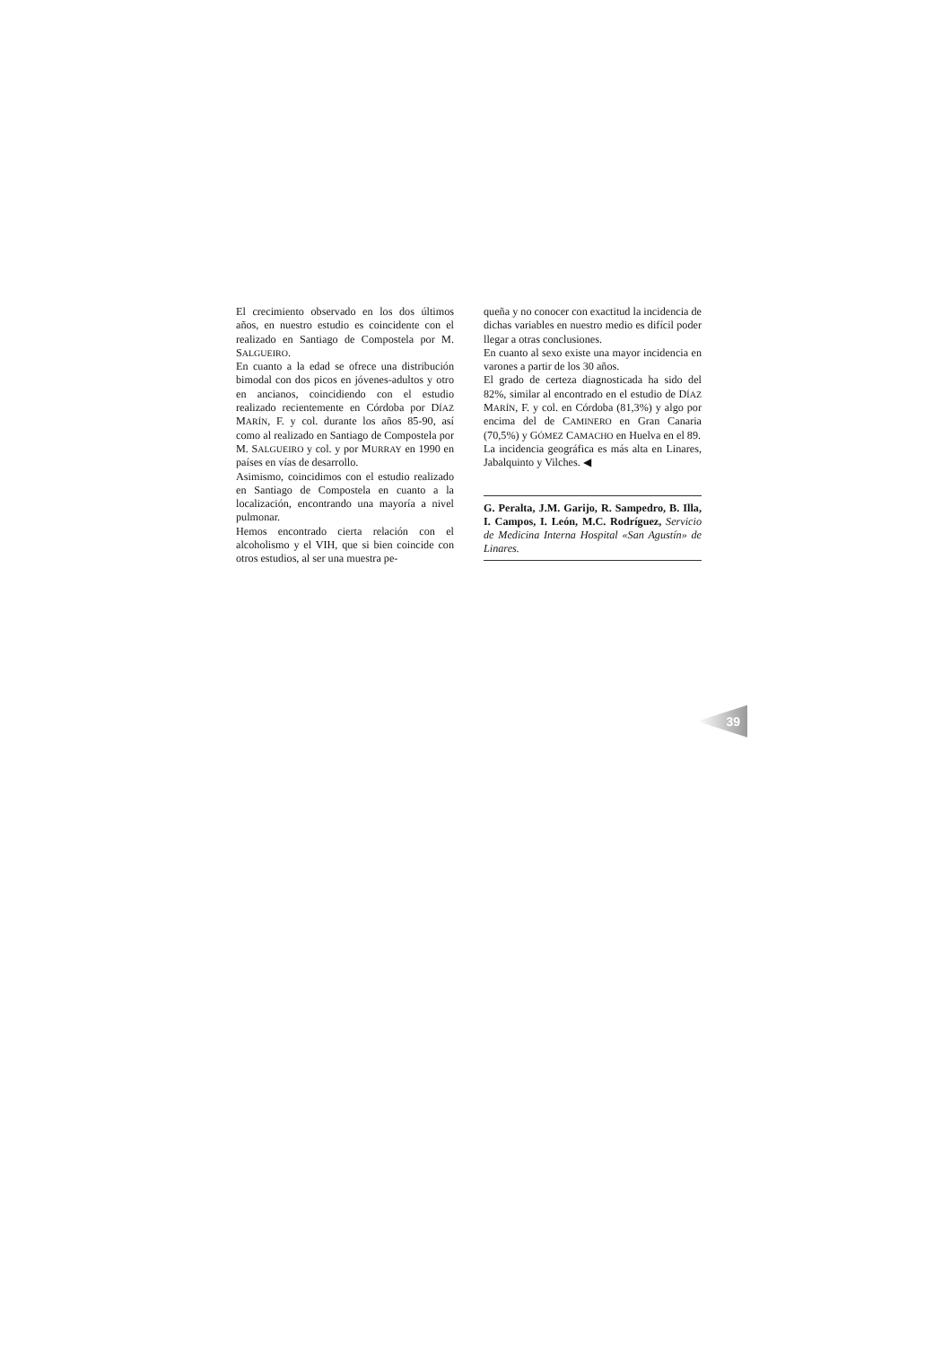El crecimiento observado en los dos últimos años, en nuestro estudio es coincidente con el realizado en Santiago de Compostela por M. SALGUEIRO.
En cuanto a la edad se ofrece una distribución bimodal con dos picos en jóvenes-adultos y otro en ancianos, coincidiendo con el estudio realizado recientemente en Córdoba por DÍAZ MARÍN, F. y col. durante los años 85-90, así como al realizado en Santiago de Compostela por M. SALGUEIRO y col. y por MURRAY en 1990 en países en vías de desarrollo.
Asimismo, coincidimos con el estudio realizado en Santiago de Compostela en cuanto a la localización, encontrando una mayoría a nivel pulmonar.
Hemos encontrado cierta relación con el alcoholismo y el VIH, que si bien coincide con otros estudios, al ser una muestra pe-
queña y no conocer con exactitud la incidencia de dichas variables en nuestro medio es difícil poder llegar a otras conclusiones.
En cuanto al sexo existe una mayor incidencia en varones a partir de los 30 años.
El grado de certeza diagnosticada ha sido del 82%, similar al encontrado en el estudio de DÍAZ MARÍN, F. y col. en Córdoba (81,3%) y algo por encima del de CAMINERO en Gran Canaria (70,5%) y GÓMEZ CAMACHO en Huelva en el 89.
La incidencia geográfica es más alta en Linares, Jabalquinto y Vilches. ◀
G. Peralta, J.M. Garijo, R. Sampedro, B. Illa, I. Campos, I. León, M.C. Rodríguez, Servicio de Medicina Interna Hospital «San Agustín» de Linares.
39